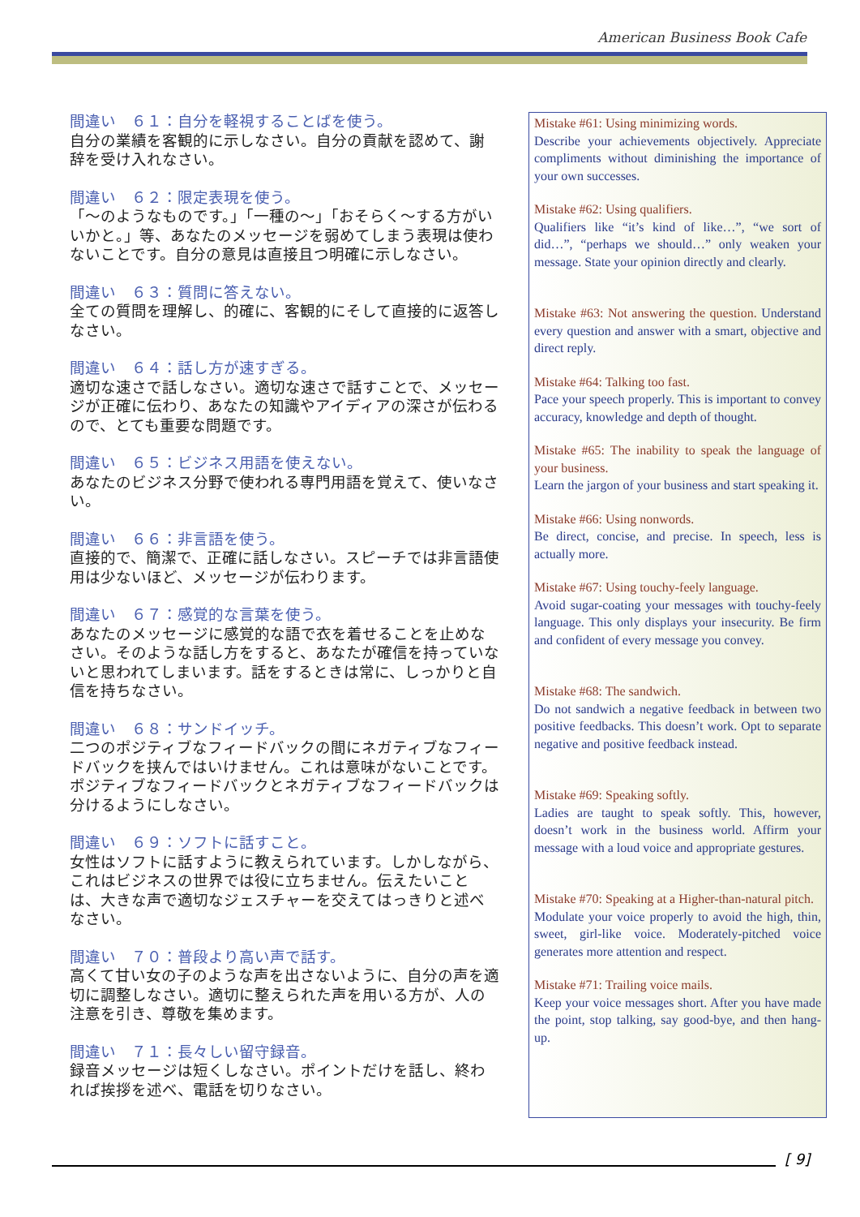American Business Book Cafe
間違い　６１：自分を軽視することばを使う。
自分の業績を客観的に示しなさい。自分の貢献を認めて、謝辞を受け入れなさい。
間違い　６２：限定表現を使う。
「～のようなものです。」「一種の～」「おそらく～する方がいいかと。」等、あなたのメッセージを弱めてしまう表現は使わないことです。自分の意見は直接且つ明確に示しなさい。
間違い　６３：質問に答えない。
全ての質問を理解し、的確に、客観的にそして直接的に返答しなさい。
間違い　６４：話し方が速すぎる。
適切な速さで話しなさい。適切な速さで話すことで、メッセージが正確に伝わり、あなたの知識やアイディアの深さが伝わるので、とても重要な問題です。
間違い　６５：ビジネス用語を使えない。
あなたのビジネス分野で使われる専門用語を覚えて、使いなさい。
間違い　６６：非言語を使う。
直接的で、簡潔で、正確に話しなさい。スピーチでは非言語使用は少ないほど、メッセージが伝わります。
間違い　６７：感覚的な言葉を使う。
あなたのメッセージに感覚的な語で衣を着せることを止めなさい。そのような話し方をすると、あなたが確信を持っていないと思われてしまいます。話をするときは常に、しっかりと自信を持ちなさい。
間違い　６８：サンドイッチ。
二つのポジティブなフィードバックの間にネガティブなフィードバックを挟んではいけません。これは意味がないことです。ポジティブなフィードバックとネガティブなフィードバックは分けるようにしなさい。
間違い　６９：ソフトに話すこと。
女性はソフトに話すように教えられています。しかしながら、これはビジネスの世界では役に立ちません。伝えたいことは、大きな声で適切なジェスチャーを交えてはっきりと述べなさい。
間違い　７０：普段より高い声で話す。
高くて甘い女の子のような声を出さないように、自分の声を適切に調整しなさい。適切に整えられた声を用いる方が、人の注意を引き、尊敬を集めます。
間違い　７１：長々しい留守録音。
録音メッセージは短くしなさい。ポイントだけを話し、終われば挨拶を述べ、電話を切りなさい。
Mistake #61: Using minimizing words.
Describe your achievements objectively. Appreciate compliments without diminishing the importance of your own successes.
Mistake #62: Using qualifiers.
Qualifiers like “it’s kind of like…”, “we sort of did…”, “perhaps we should…” only weaken your message. State your opinion directly and clearly.
Mistake #63: Not answering the question. Understand every question and answer with a smart, objective and direct reply.
Mistake #64: Talking too fast.
Pace your speech properly. This is important to convey accuracy, knowledge and depth of thought.
Mistake #65: The inability to speak the language of your business.
Learn the jargon of your business and start speaking it.
Mistake #66: Using nonwords.
Be direct, concise, and precise. In speech, less is actually more.
Mistake #67: Using touchy-feely language.
Avoid sugar-coating your messages with touchy-feely language. This only displays your insecurity. Be firm and confident of every message you convey.
Mistake #68: The sandwich.
Do not sandwich a negative feedback in between two positive feedbacks. This doesn’t work. Opt to separate negative and positive feedback instead.
Mistake #69: Speaking softly.
Ladies are taught to speak softly. This, however, doesn’t work in the business world. Affirm your message with a loud voice and appropriate gestures.
Mistake #70: Speaking at a Higher-than-natural pitch.
Modulate your voice properly to avoid the high, thin, sweet, girl-like voice. Moderately-pitched voice generates more attention and respect.
Mistake #71: Trailing voice mails.
Keep your voice messages short. After you have made the point, stop talking, say good-bye, and then hang-up.
[ 9]